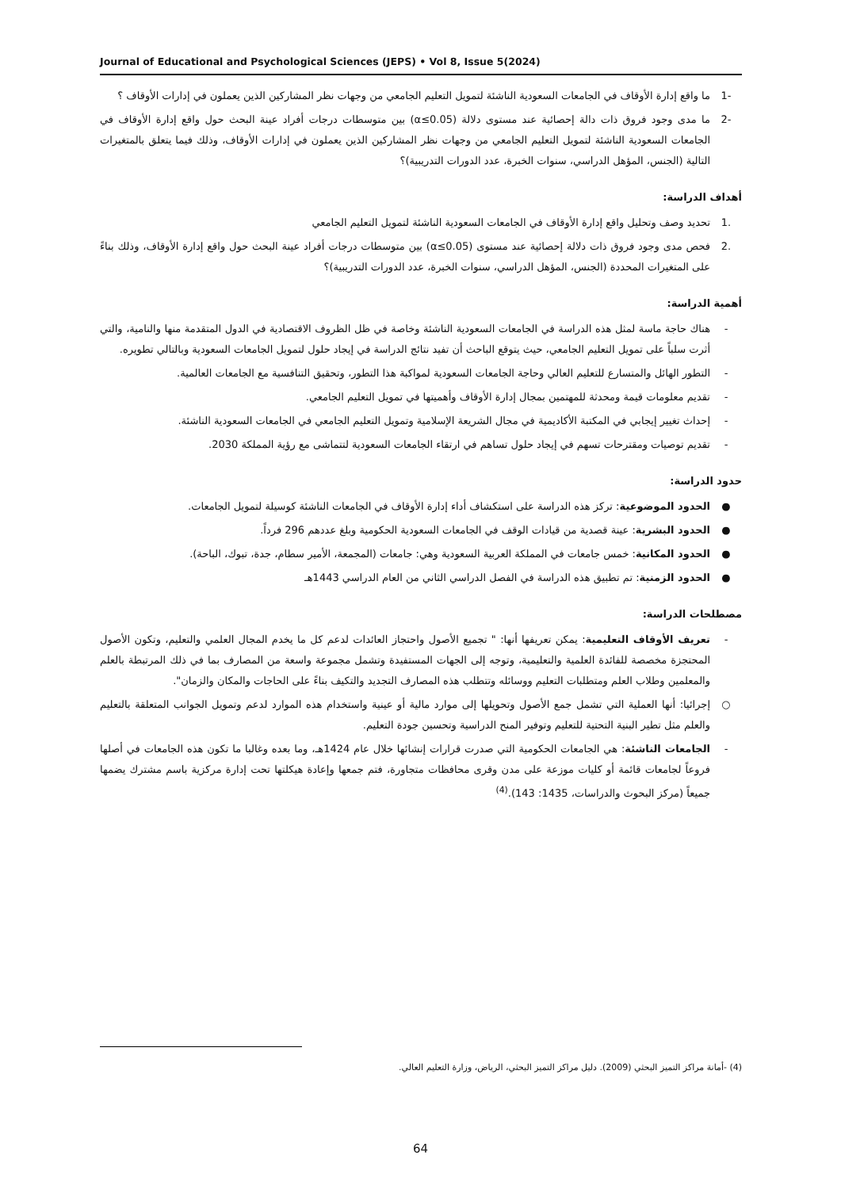Journal of Educational and Psychological Sciences (JEPS) • Vol 8, Issue 5(2024)
-1 ما واقع إدارة الأوقاف في الجامعات السعودية الناشئة لتمويل التعليم الجامعي من وجهات نظر المشاركين الذين يعملون في إدارات الأوقاف ؟
-2 ما مدى وجود فروق ذات دالة إحصائية عند مستوى دلالة (α≤0.05) بين متوسطات درجات أفراد عينة البحث حول واقع إدارة الأوقاف في الجامعات السعودية الناشئة لتمويل التعليم الجامعي من وجهات نظر المشاركين الذين يعملون في إدارات الأوقاف، وذلك فيما يتعلق بالمتغيرات التالية (الجنس، المؤهل الدراسي، سنوات الخبرة، عدد الدورات التدريبية)؟
أهداف الدراسة:
.1 تحديد وصف وتحليل واقع إدارة الأوقاف في الجامعات السعودية الناشئة لتمويل التعليم الجامعي
.2 فحص مدى وجود فروق ذات دلالة إحصائية عند مستوى (α≤0.05) بين متوسطات درجات أفراد عينة البحث حول واقع إدارة الأوقاف، وذلك بناءً على المتغيرات المحددة (الجنس، المؤهل الدراسي، سنوات الخبرة، عدد الدورات التدريبية)؟
أهمية الدراسة:
- هناك حاجة ماسة لمثل هذه الدراسة في الجامعات السعودية الناشئة وخاصة في ظل الظروف الاقتصادية في الدول المتقدمة منها والنامية، والتي أثرت سلباً على تمويل التعليم الجامعي، حيث يتوقع الباحث أن تفيد نتائج الدراسة في إيجاد حلول لتمويل الجامعات السعودية وبالتالي تطويره.
- التطور الهائل والمتسارع للتعليم العالي وحاجة الجامعات السعودية لمواكبة هذا التطور، وتحقيق التنافسية مع الجامعات العالمية.
- تقديم معلومات قيمة ومحدثة للمهتمين بمجال إدارة الأوقاف وأهميتها في تمويل التعليم الجامعي.
- إحداث تغيير إيجابي في المكتبة الأكاديمية في مجال الشريعة الإسلامية وتمويل التعليم الجامعي في الجامعات السعودية الناشئة.
- تقديم توصيات ومقترحات تسهم في إيجاد حلول تساهم في ارتقاء الجامعات السعودية لتتماشى مع رؤية المملكة 2030.
حدود الدراسة:
● الحدود الموضوعية: تركز هذه الدراسة على استكشاف أداء إدارة الأوقاف في الجامعات الناشئة كوسيلة لتمويل الجامعات.
● الحدود البشرية: عينة قصدية من قيادات الوقف في الجامعات السعودية الحكومية وبلغ عددهم 296 فرداً.
● الحدود المكانية: خمس جامعات في المملكة العربية السعودية وهي: جامعات (المجمعة، الأمير سطام، جدة، تبوك، الباحة).
● الحدود الزمنية: تم تطبيق هذه الدراسة في الفصل الدراسي الثاني من العام الدراسي 1443هـ
مصطلحات الدراسة:
- تعريف الأوقاف التعليمية: يمكن تعريفها أنها: " تجميع الأصول واحتجاز العائدات لدعم كل ما يخدم المجال العلمي والتعليم، وتكون الأصول المحتجزة مخصصة للفائدة العلمية والتعليمية، وتوجه إلى الجهات المستفيدة وتشمل مجموعة واسعة من المصارف بما في ذلك المرتبطة بالعلم والمعلمين وطلاب العلم ومتطلبات التعليم ووسائله وتتطلب هذه المصارف التجديد والتكيف بناءً على الحاجات والمكان والزمان".
○ إجرائيا: أنها العملية التي تشمل جمع الأصول وتحويلها إلى موارد مالية أو عينية واستخدام هذه الموارد لدعم وتمويل الجوانب المتعلقة بالتعليم والعلم مثل تطير البنية التحتية للتعليم وتوفير المنح الدراسية وتحسين جودة التعليم.
- الجامعات الناشئة: هي الجامعات الحكومية التي صدرت قرارات إنشائها خلال عام 1424هـ، وما بعده وغالبا ما تكون هذه الجامعات في أصلها فروعاً لجامعات قائمة أو كليات موزعة على مدن وقرى محافظات متجاورة، فتم جمعها وإعادة هيكلتها تحت إدارة مركزية باسم مشترك يضمها جميعاً (مركز البحوث والدراسات، 1435: 143).<sup>(4)</sup>
(4) -أمانة مراكز التميز البحثي (2009). دليل مراكز التميز البحثي، الرياض، وزارة التعليم العالي.
64